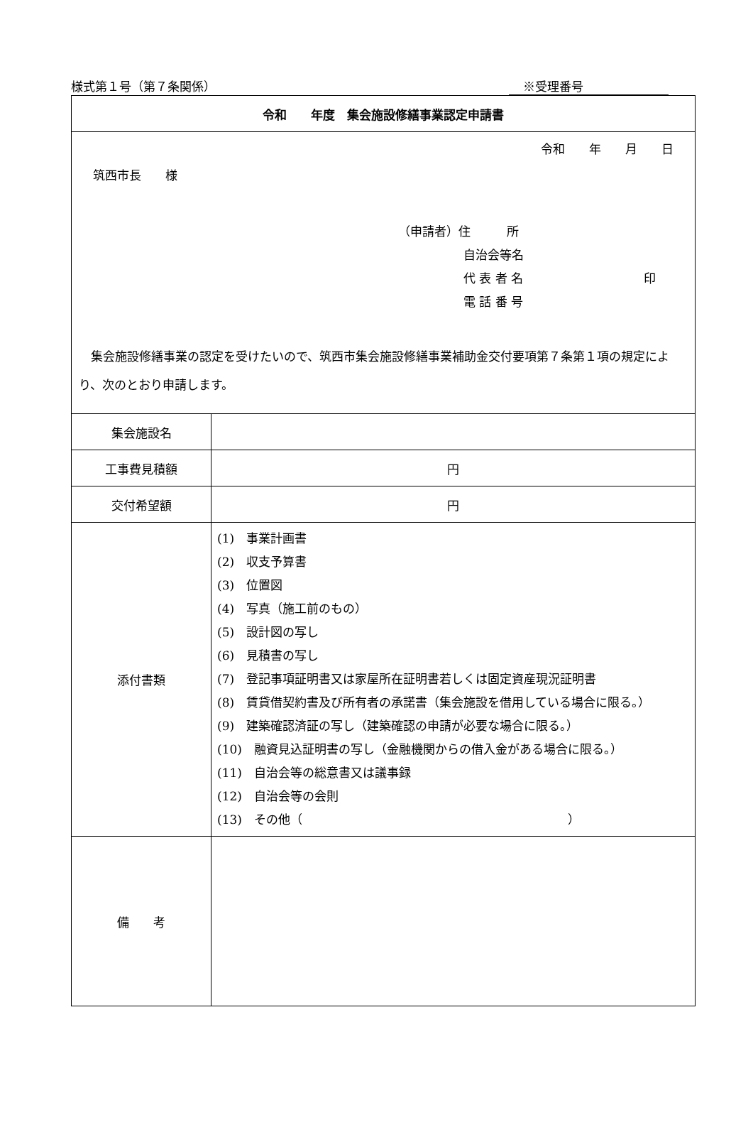様式第１号（第７条関係） ※受理番号
| 令和 年度 集会施設修繕事業認定申請書 | |
| 令和 年 月 日 筑西市長 様 （申請者）住 所 自治会等名 代 表 者 名 印 電 話 番 号 集会施設修繕事業の認定を受けたいので、筑西市集会施設修繕事業補助金交付要項第７条第１項の規定により、次のとおり申請します。 | |
| 集会施設名 | |
| 工事費見積額 | 円 |
| 交付希望額 | 円 |
| 添付書類 | (1) 事業計画書 (2) 収支予算書 (3) 位置図 (4) 写真（施工前のもの） (5) 設計図の写し (6) 見積書の写し (7) 登記事項証明書又は家屋所在証明書若しくは固定資産現況証明書 (8) 賃貸借契約書及び所有者の承諾書（集会施設を借用している場合に限る。） (9) 建築確認済証の写し（建築確認の申請が必要な場合に限る。） (10) 融資見込証明書の写し（金融機関からの借入金がある場合に限る。） (11) 自治会等の総意書又は議事録 (12) 自治会等の会則 (13) その他（ ） |
| 備 考 | |